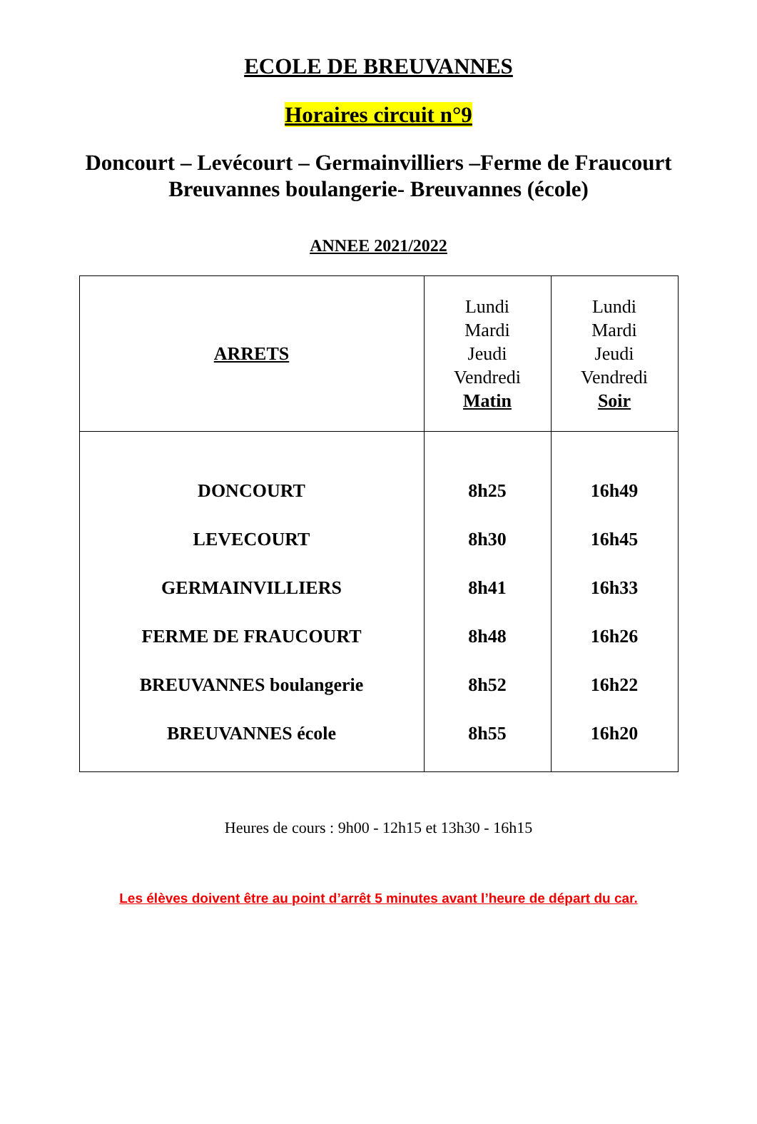ECOLE DE BREUVANNES
Horaires circuit n°9
Doncourt – Levécourt – Germainvilliers –Ferme de Fraucourt
Breuvannes boulangerie- Breuvannes (école)
ANNEE 2021/2022
| ARRETS | Lundi Mardi Jeudi Vendredi Matin | Lundi Mardi Jeudi Vendredi Soir |
| --- | --- | --- |
| DONCOURT | 8h25 | 16h49 |
| LEVECOURT | 8h30 | 16h45 |
| GERMAINVILLIERS | 8h41 | 16h33 |
| FERME DE FRAUCOURT | 8h48 | 16h26 |
| BREUVANNES boulangerie | 8h52 | 16h22 |
| BREUVANNES école | 8h55 | 16h20 |
Heures de cours : 9h00 - 12h15 et 13h30 - 16h15
Les élèves doivent être au point d’arrêt 5 minutes avant l’heure de départ du car.